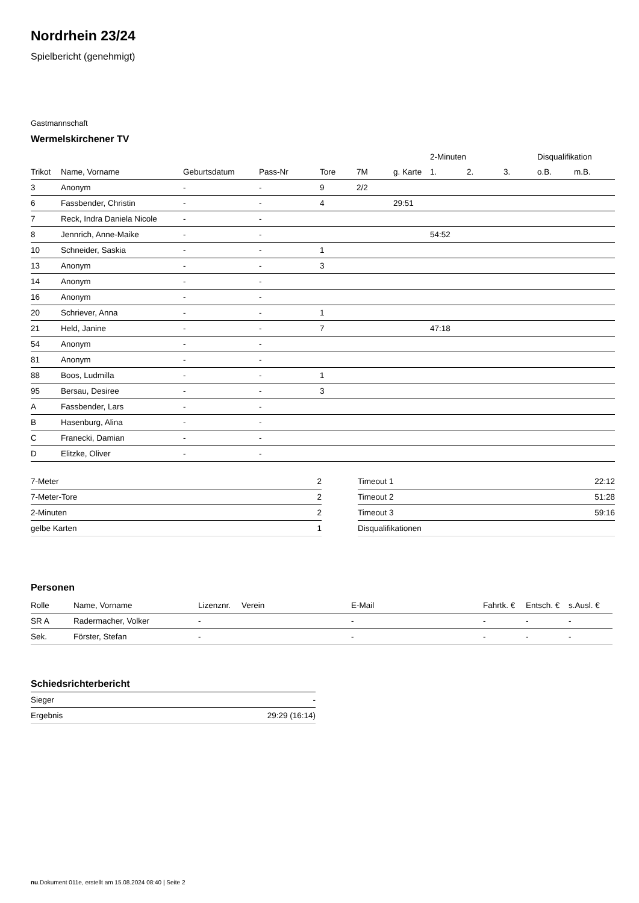Nordrhein 23/24
Spielbericht (genehmigt)
Gastmannschaft
Wermelskirchener TV
| | | | | | | | 2-Minuten | | | Disqualifikation | |
| --- | --- | --- | --- | --- | --- | --- | --- | --- | --- | --- | --- |
| Trikot | Name, Vorname | Geburtsdatum | Pass-Nr | Tore | 7M | g. Karte | 1. | 2. | 3. | o.B. | m.B. |
| 3 | Anonym | - | - | 9 | 2/2 | | | | | | |
| 6 | Fassbender, Christin | - | - | 4 | | 29:51 | | | | | |
| 7 | Reck, Indra Daniela Nicole | - | - | | | | | | | | |
| 8 | Jennrich, Anne-Maike | - | - | | | | 54:52 | | | | |
| 10 | Schneider, Saskia | - | - | 1 | | | | | | | |
| 13 | Anonym | - | - | 3 | | | | | | | |
| 14 | Anonym | - | - | | | | | | | | |
| 16 | Anonym | - | - | | | | | | | | |
| 20 | Schriever, Anna | - | - | 1 | | | | | | | |
| 21 | Held, Janine | - | - | 7 | | | 47:18 | | | | |
| 54 | Anonym | - | - | | | | | | | | |
| 81 | Anonym | - | - | | | | | | | | |
| 88 | Boos, Ludmilla | - | - | 1 | | | | | | | |
| 95 | Bersau, Desiree | - | - | 3 | | | | | | | |
| A | Fassbender, Lars | - | - | | | | | | | | |
| B | Hasenburg, Alina | - | - | | | | | | | | |
| C | Franecki, Damian | - | - | | | | | | | | |
| D | Elitzke, Oliver | - | - | | | | | | | | |
| 7-Meter | 2 |
| 7-Meter-Tore | 2 |
| 2-Minuten | 2 |
| gelbe Karten | 1 |
| Timeout 1 | 22:12 |
| Timeout 2 | 51:28 |
| Timeout 3 | 59:16 |
| Disqualifikationen | |
Personen
| Rolle | Name, Vorname | Lizenznr. | Verein | E-Mail | Fahrtk. € | Entsch. € | s.Ausl. € |
| --- | --- | --- | --- | --- | --- | --- | --- |
| SR A | Radermacher, Volker | - | | - | - | - | - |
| Sek. | Förster, Stefan | - | | - | - | - | - |
Schiedsrichterbericht
| Sieger | - |
| Ergebnis | 29:29 (16:14) |
nu.Dokument 011e, erstellt am 15.08.2024 08:40 | Seite 2